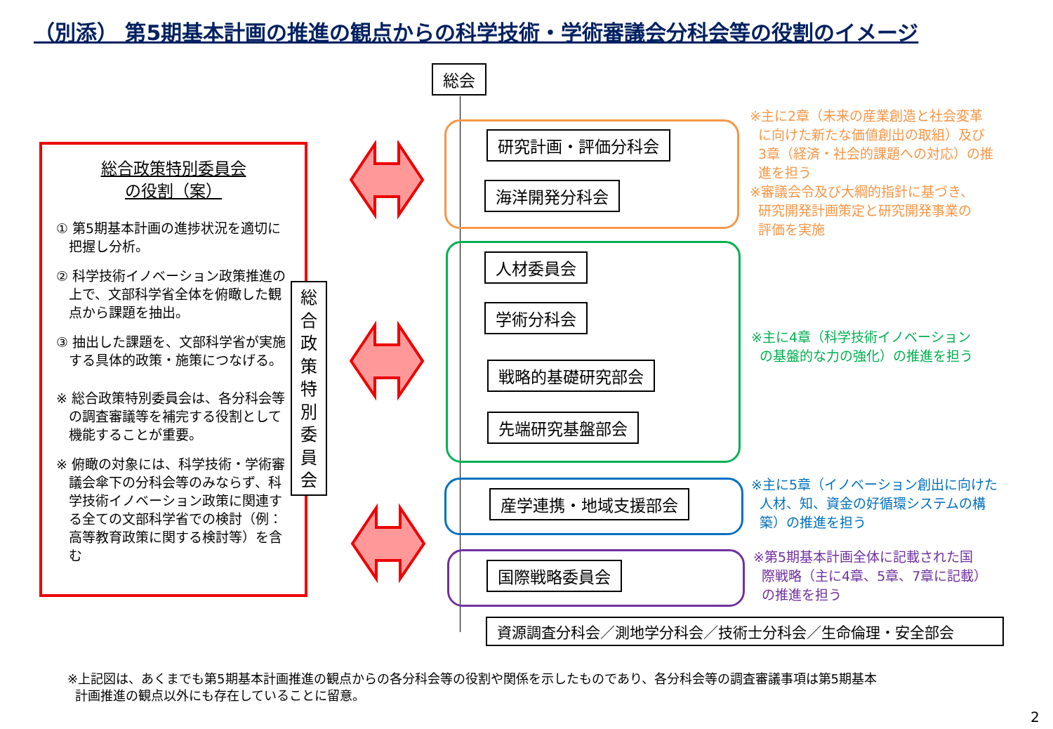（別添） 第5期基本計画の推進の観点からの科学技術・学術審議会分科会等の役割のイメージ
総会
研究計画・評価分科会
海洋開発分科会
人材委員会
学術分科会
戦略的基礎研究部会
先端研究基盤部会
産学連携・地域支援部会
国際戦略委員会
資源調査分科会／測地学分科会／技術士分科会／生命倫理・安全部会
※主に2章（未来の産業創造と社会変革
に向けた新たな価値創出の取組）及び
3章（経済・社会的課題への対応）の推
進を担う
※審議会令及び大綱的指針に基づき、
研究開発計画策定と研究開発事業の
評価を実施
※主に4章（科学技術イノベーション
の基盤的な力の強化）の推進を担う
※主に5章（イノベーション創出に向けた
人材、知、資金の好循環システムの構
築）の推進を担う
※第5期基本計画全体に記載された国
際戦略（主に4章、5章、7章に記載）
の推進を担う
総合政策特別委員会
の役割（案）
① 第5期基本計画の進捗状況を適切に把握し分析。
② 科学技術イノベーション政策推進の上で、文部科学省全体を俯瞰した観点から課題を抽出。
③ 抽出した課題を、文部科学省が実施する具体的政策・施策につなげる。
※ 総合政策特別委員会は、各分科会等の調査審議等を補完する役割として機能することが重要。
※ 俯瞰の対象には、科学技術・学術審議会傘下の分科会等のみならず、科学技術イノベーション政策に関連する全ての文部科学省での検討（例：高等教育政策に関する検討等）を含む
総
合
政
策
特
別
委
員
会
※上記図は、あくまでも第5期基本計画推進の観点からの各分科会等の役割や関係を示したものであり、各分科会等の調査審議事項は第5期基本
計画推進の観点以外にも存在していることに留意。
2